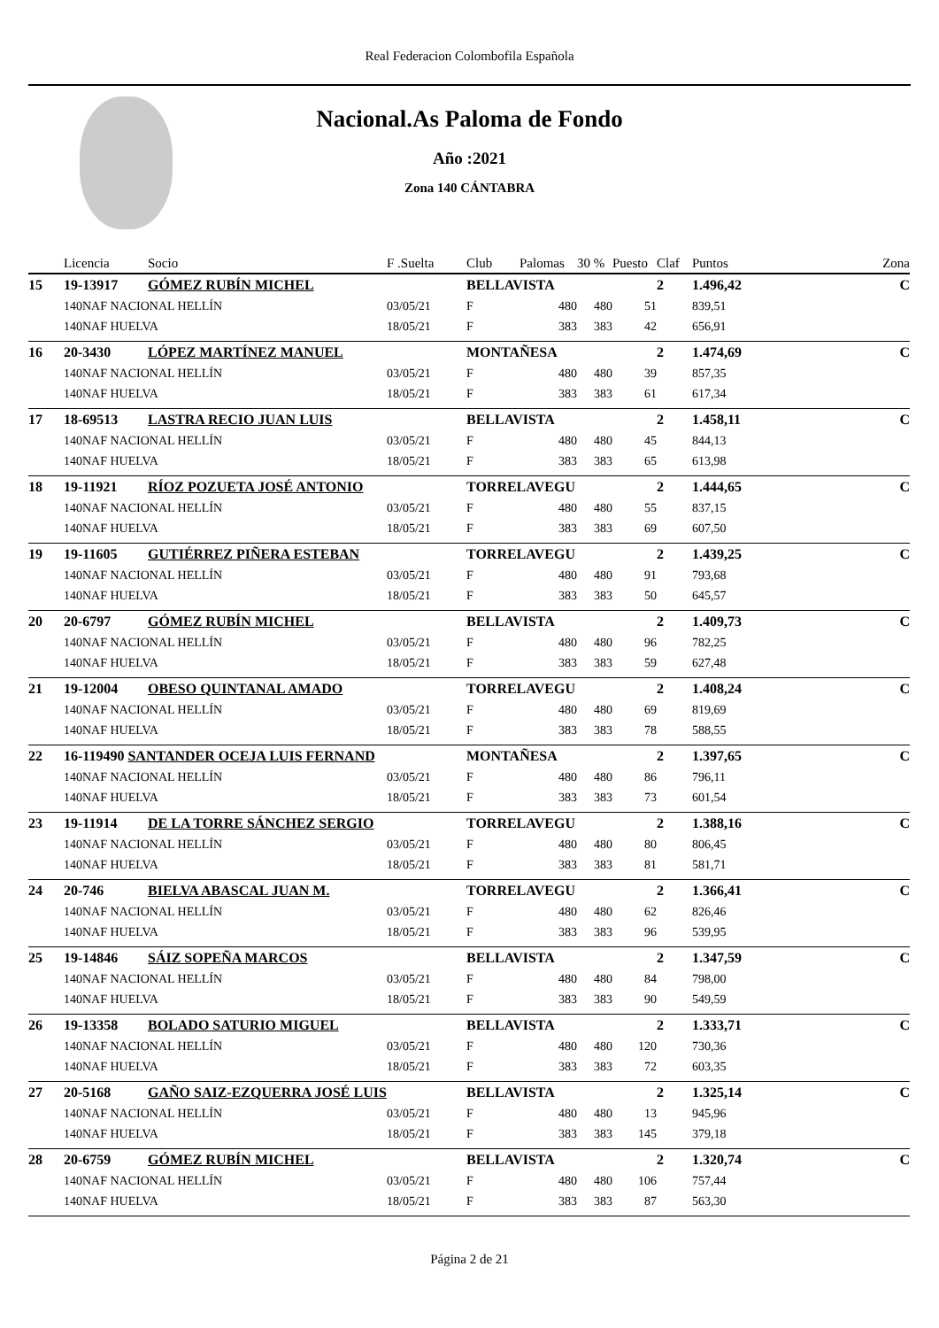Real Federacion Colombofila Española
Nacional.As Paloma de Fondo
Año :2021
Zona 140 CÁNTABRA
| | Licencia | Socio | F .Suelta | Club | Palomas | 30 % | Puesto | Claf | Puntos | Zona |
| --- | --- | --- | --- | --- | --- | --- | --- | --- | --- | --- |
| 15 | 19-13917 | GÓMEZ RUBÍN MICHEL | | BELLAVISTA | | | | 2 | 1.496,42 | C |
| | 140NAF NACIONAL HELLÍN | | 03/05/21 | F | 480 | 480 | 51 | | 839,51 | |
| | 140NAF HUELVA | | 18/05/21 | F | 383 | 383 | 42 | | 656,91 | |
| 16 | 20-3430 | LÓPEZ MARTÍNEZ MANUEL | | MONTAÑESA | | | | 2 | 1.474,69 | C |
| | 140NAF NACIONAL HELLÍN | | 03/05/21 | F | 480 | 480 | 39 | | 857,35 | |
| | 140NAF HUELVA | | 18/05/21 | F | 383 | 383 | 61 | | 617,34 | |
| 17 | 18-69513 | LASTRA RECIO JUAN LUIS | | BELLAVISTA | | | | 2 | 1.458,11 | C |
| | 140NAF NACIONAL HELLÍN | | 03/05/21 | F | 480 | 480 | 45 | | 844,13 | |
| | 140NAF HUELVA | | 18/05/21 | F | 383 | 383 | 65 | | 613,98 | |
| 18 | 19-11921 | RÍOZ POZUETA JOSÉ ANTONIO | | TORRELAVEGU | | | | 2 | 1.444,65 | C |
| | 140NAF NACIONAL HELLÍN | | 03/05/21 | F | 480 | 480 | 55 | | 837,15 | |
| | 140NAF HUELVA | | 18/05/21 | F | 383 | 383 | 69 | | 607,50 | |
| 19 | 19-11605 | GUTIÉRREZ PIÑERA ESTEBAN | | TORRELAVEGU | | | | 2 | 1.439,25 | C |
| | 140NAF NACIONAL HELLÍN | | 03/05/21 | F | 480 | 480 | 91 | | 793,68 | |
| | 140NAF HUELVA | | 18/05/21 | F | 383 | 383 | 50 | | 645,57 | |
| 20 | 20-6797 | GÓMEZ RUBÍN MICHEL | | BELLAVISTA | | | | 2 | 1.409,73 | C |
| | 140NAF NACIONAL HELLÍN | | 03/05/21 | F | 480 | 480 | 96 | | 782,25 | |
| | 140NAF HUELVA | | 18/05/21 | F | 383 | 383 | 59 | | 627,48 | |
| 21 | 19-12004 | OBESO QUINTANAL AMADO | | TORRELAVEGU | | | | 2 | 1.408,24 | C |
| | 140NAF NACIONAL HELLÍN | | 03/05/21 | F | 480 | 480 | 69 | | 819,69 | |
| | 140NAF HUELVA | | 18/05/21 | F | 383 | 383 | 78 | | 588,55 | |
| 22 | 16-119490 SANTANDER OCEJA LUIS FERNAND | | | MONTAÑESA | | | | 2 | 1.397,65 | C |
| | 140NAF NACIONAL HELLÍN | | 03/05/21 | F | 480 | 480 | 86 | | 796,11 | |
| | 140NAF HUELVA | | 18/05/21 | F | 383 | 383 | 73 | | 601,54 | |
| 23 | 19-11914 | DE LA TORRE SÁNCHEZ SERGIO | | TORRELAVEGU | | | | 2 | 1.388,16 | C |
| | 140NAF NACIONAL HELLÍN | | 03/05/21 | F | 480 | 480 | 80 | | 806,45 | |
| | 140NAF HUELVA | | 18/05/21 | F | 383 | 383 | 81 | | 581,71 | |
| 24 | 20-746 | BIELVA ABASCAL JUAN M. | | TORRELAVEGU | | | | 2 | 1.366,41 | C |
| | 140NAF NACIONAL HELLÍN | | 03/05/21 | F | 480 | 480 | 62 | | 826,46 | |
| | 140NAF HUELVA | | 18/05/21 | F | 383 | 383 | 96 | | 539,95 | |
| 25 | 19-14846 | SÁIZ SOPEÑA MARCOS | | BELLAVISTA | | | | 2 | 1.347,59 | C |
| | 140NAF NACIONAL HELLÍN | | 03/05/21 | F | 480 | 480 | 84 | | 798,00 | |
| | 140NAF HUELVA | | 18/05/21 | F | 383 | 383 | 90 | | 549,59 | |
| 26 | 19-13358 | BOLADO SATURIO MIGUEL | | BELLAVISTA | | | | 2 | 1.333,71 | C |
| | 140NAF NACIONAL HELLÍN | | 03/05/21 | F | 480 | 480 | 120 | | 730,36 | |
| | 140NAF HUELVA | | 18/05/21 | F | 383 | 383 | 72 | | 603,35 | |
| 27 | 20-5168 | GAÑO SAIZ-EZQUERRA JOSÉ LUIS | | BELLAVISTA | | | | 2 | 1.325,14 | C |
| | 140NAF NACIONAL HELLÍN | | 03/05/21 | F | 480 | 480 | 13 | | 945,96 | |
| | 140NAF HUELVA | | 18/05/21 | F | 383 | 383 | 145 | | 379,18 | |
| 28 | 20-6759 | GÓMEZ RUBÍN MICHEL | | BELLAVISTA | | | | 2 | 1.320,74 | C |
| | 140NAF NACIONAL HELLÍN | | 03/05/21 | F | 480 | 480 | 106 | | 757,44 | |
| | 140NAF HUELVA | | 18/05/21 | F | 383 | 383 | 87 | | 563,30 | |
Página 2 de 21